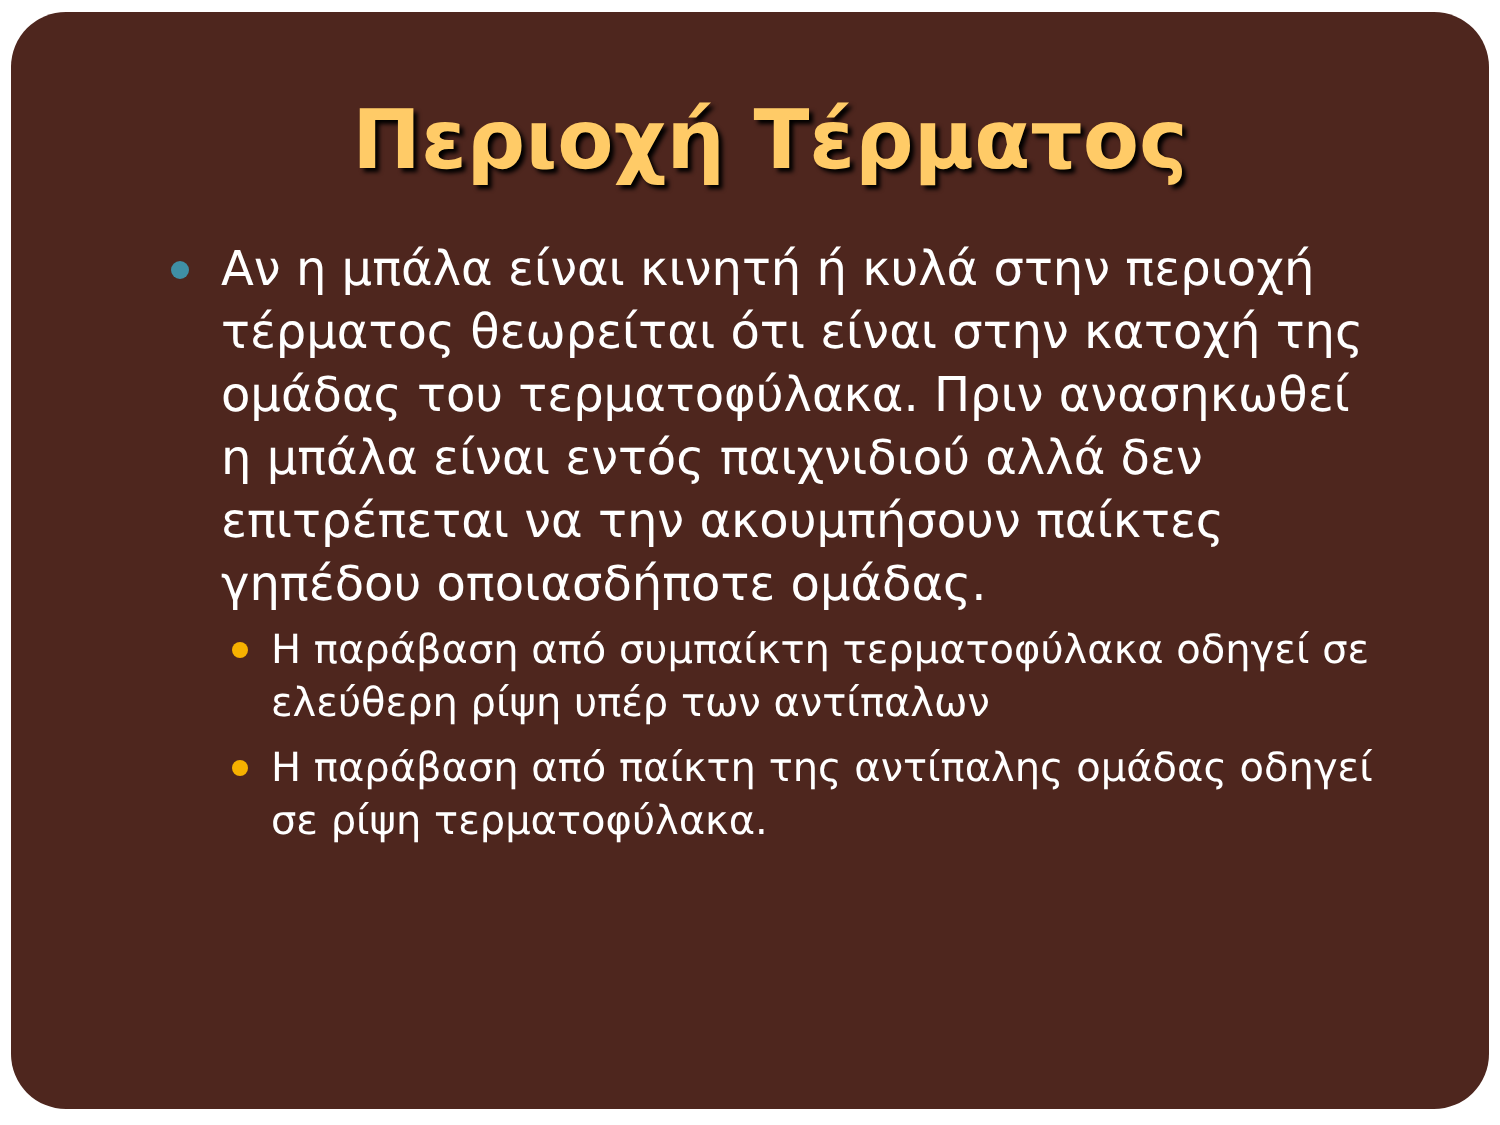Περιοχή Τέρματος
Αν η μπάλα είναι κινητή ή κυλά στην περιοχή τέρματος θεωρείται ότι είναι στην κατοχή της ομάδας του τερματοφύλακα. Πριν ανασηκωθεί η μπάλα είναι εντός παιχνιδιού αλλά δεν επιτρέπεται να την ακουμπήσουν παίκτες γηπέδου οποιασδήποτε ομάδας.
Η παράβαση από συμπαίκτη τερματοφύλακα οδηγεί σε ελεύθερη ρίψη υπέρ των αντίπαλων
Η παράβαση από παίκτη της αντίπαλης ομάδας οδηγεί σε ρίψη τερματοφύλακα.